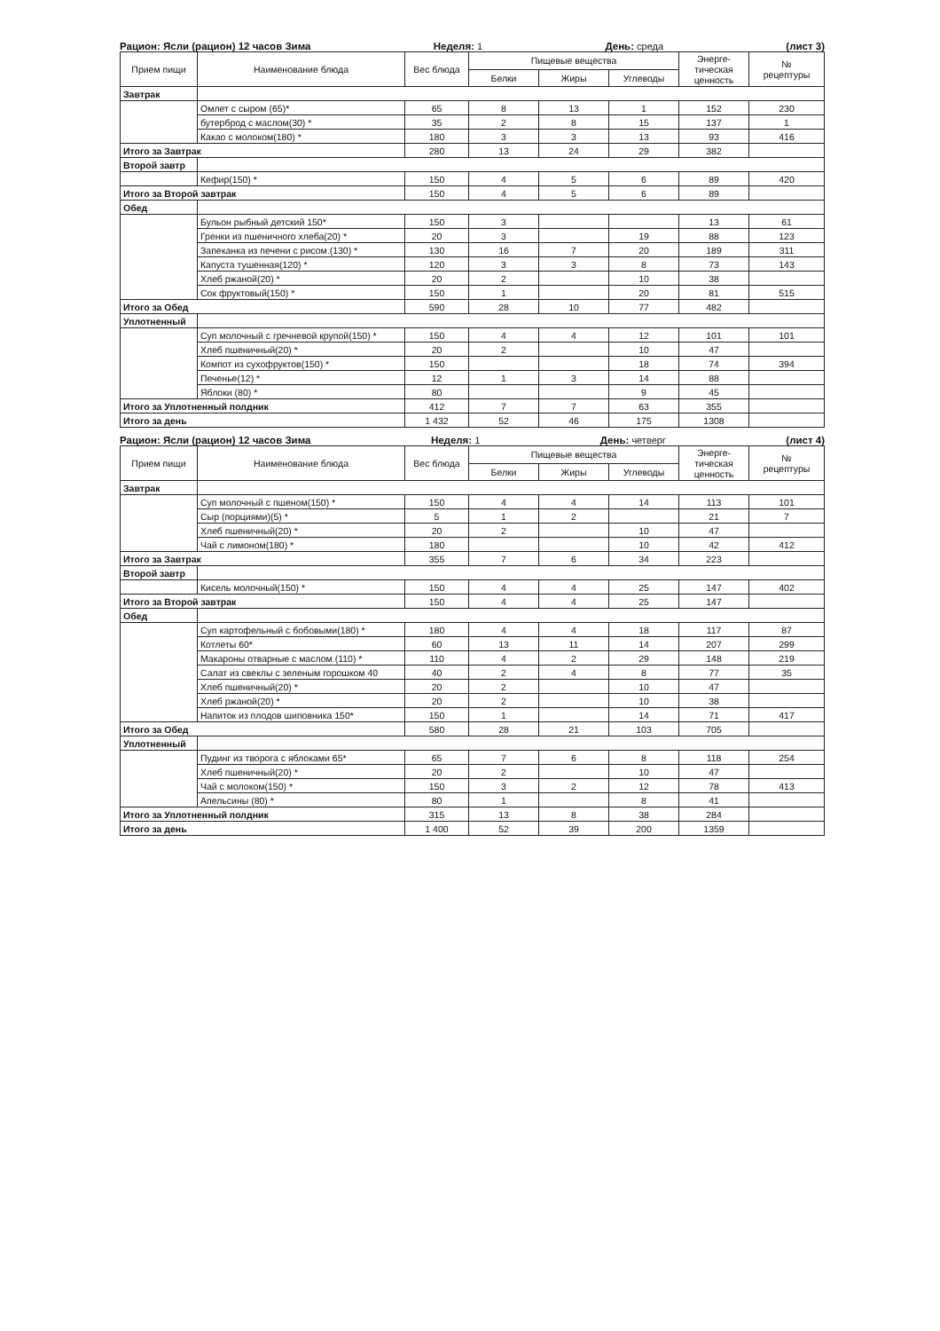Рацион: Ясли (рацион) 12 часов Зима Неделя: 1 День: среда (лист 3)
| Прием пищи | Наименование блюда | Вес блюда | Пищевые вещества | | | Энерге- тическая ценность | № рецептуры |
| --- | --- | --- | --- | --- | --- | --- | --- |
| | | | Белки | Жиры | Углеводы | | |
| Завтрак | | | | | | | |
| | Омлет с сыром (65)* | 65 | 8 | 13 | 1 | 152 | 230 |
| | бутерброд с маслом(30) * | 35 | 2 | 8 | 15 | 137 | 1 |
| | Какао с молоком(180) * | 180 | 3 | 3 | 13 | 93 | 416 |
| Итого за Завтрак | | 280 | 13 | 24 | 29 | 382 | |
| Второй завтр | | | | | | | |
| | Кефир(150) * | 150 | 4 | 5 | 6 | 89 | 420 |
| Итого за Второй завтрак | | 150 | 4 | 5 | 6 | 89 | |
| Обед | | | | | | | |
| | Бульон рыбный детский 150* | 150 | 3 | | | 13 | 61 |
| | Гренки из пшеничного хлеба(20) * | 20 | 3 | | 19 | 88 | 123 |
| | Запеканка из печени с рисом.(130) * | 130 | 16 | 7 | 20 | 189 | 311 |
| | Капуста тушенная(120) * | 120 | 3 | 3 | 8 | 73 | 143 |
| | Хлеб ржаной(20) * | 20 | 2 | | 10 | 38 | |
| | Сок фруктовый(150) * | 150 | 1 | | 20 | 81 | 515 |
| Итого за Обед | | 590 | 28 | 10 | 77 | 482 | |
| Уплотненный | | | | | | | |
| | Суп молочный с гречневой крупой(150) * | 150 | 4 | 4 | 12 | 101 | 101 |
| | Хлеб пшеничный(20) * | 20 | 2 | | 10 | 47 | |
| | Компот из сухофруктов(150) * | 150 | | | 18 | 74 | 394 |
| | Печенье(12) * | 12 | 1 | 3 | 14 | 88 | |
| | Яблоки (80) * | 80 | | | 9 | 45 | |
| Итого за Уплотненный полдник | | 412 | 7 | 7 | 63 | 355 | |
| Итого за день | | 1 432 | 52 | 46 | 175 | 1308 | |
Рацион: Ясли (рацион) 12 часов Зима Неделя: 1 День: четверг (лист 4)
| Прием пищи | Наименование блюда | Вес блюда | Пищевые вещества | | | Энерге- тическая ценность | № рецептуры |
| --- | --- | --- | --- | --- | --- | --- | --- |
| | | | Белки | Жиры | Углеводы | | |
| Завтрак | | | | | | | |
| | Суп молочный с пшеном(150) * | 150 | 4 | 4 | 14 | 113 | 101 |
| | Сыр (порциями)(5) * | 5 | 1 | 2 | | 21 | 7 |
| | Хлеб пшеничный(20) * | 20 | 2 | | 10 | 47 | |
| | Чай с лимоном(180) * | 180 | | | 10 | 42 | 412 |
| Итого за Завтрак | | 355 | 7 | 6 | 34 | 223 | |
| Второй завтр | | | | | | | |
| | Кисель молочный(150) * | 150 | 4 | 4 | 25 | 147 | 402 |
| Итого за Второй завтрак | | 150 | 4 | 4 | 25 | 147 | |
| Обед | | | | | | | |
| | Суп картофельный с бобовыми(180) * | 180 | 4 | 4 | 18 | 117 | 87 |
| | Котлеты 60* | 60 | 13 | 11 | 14 | 207 | 299 |
| | Макароны отварные с маслом.(110) * | 110 | 4 | 2 | 29 | 148 | 219 |
| | Салат из свеклы с зеленым горошком 40 | 40 | 2 | 4 | 8 | 77 | 35 |
| | Хлеб пшеничный(20) * | 20 | 2 | | 10 | 47 | |
| | Хлеб ржаной(20) * | 20 | 2 | | 10 | 38 | |
| | Напиток из плодов шиповника 150* | 150 | 1 | | 14 | 71 | 417 |
| Итого за Обед | | 580 | 28 | 21 | 103 | 705 | |
| Уплотненный | | | | | | | |
| | Пудинг из творога с яблоками 65* | 65 | 7 | 6 | 8 | 118 | 254 |
| | Хлеб пшеничный(20) * | 20 | 2 | | 10 | 47 | |
| | Чай с молоком(150) * | 150 | 3 | 2 | 12 | 78 | 413 |
| | Апельсины (80) * | 80 | 1 | | 8 | 41 | |
| Итого за Уплотненный полдник | | 315 | 13 | 8 | 38 | 284 | |
| Итого за день | | 1 400 | 52 | 39 | 200 | 1359 | |